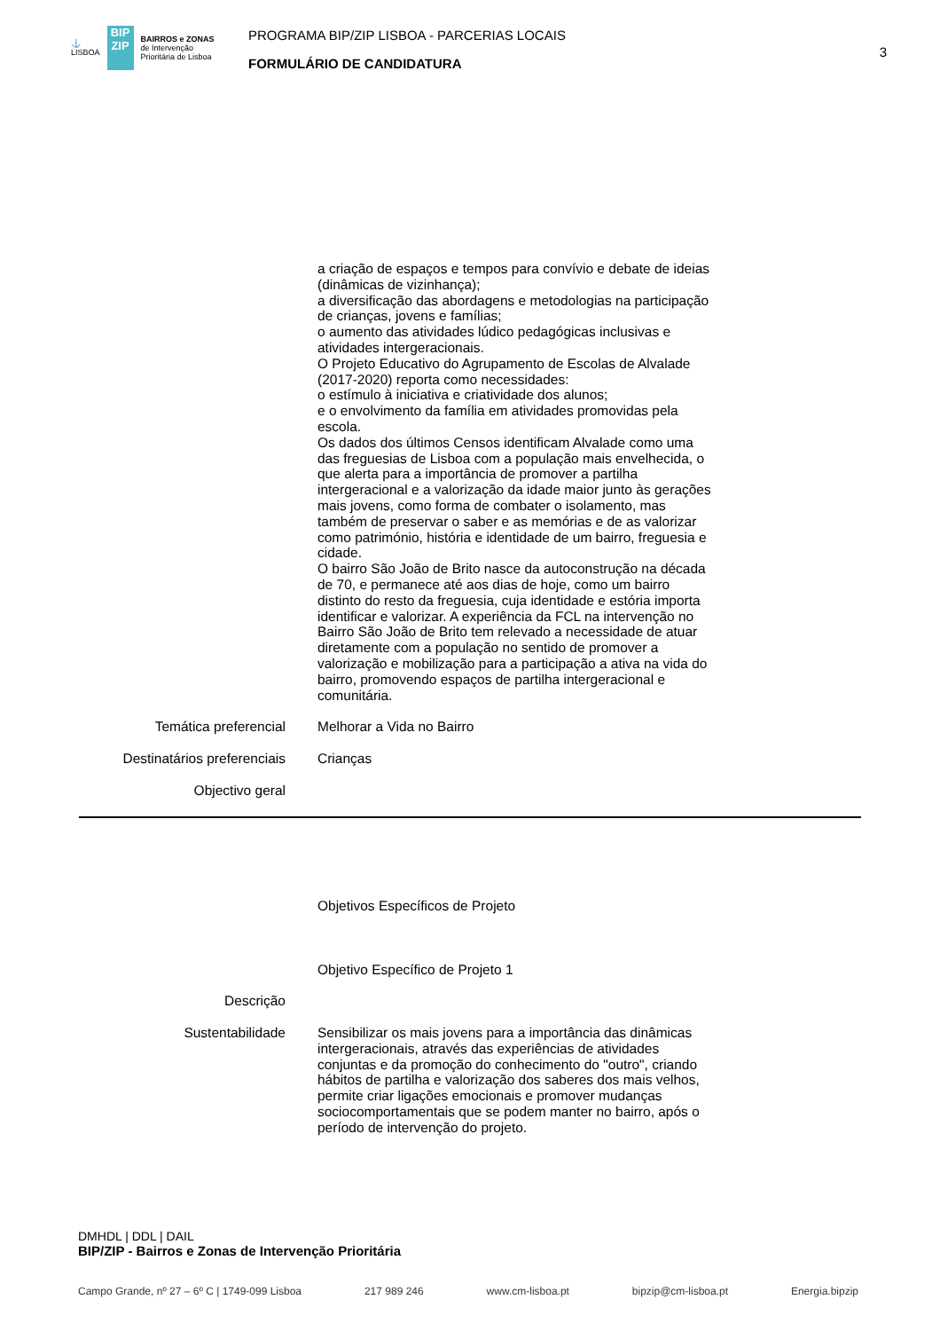⚓
LISBOA
BIP
ZIP
BAIRROS e ZONAS
de Intervenção
Prioritária de Lisboa
PROGRAMA BIP/ZIP LISBOA - PARCERIAS LOCAIS
FORMULÁRIO DE CANDIDATURA
3
a criação de espaços e tempos para convívio e debate de ideias (dinâmicas de vizinhança);
a diversificação das abordagens e metodologias na participação de crianças, jovens e famílias;
o aumento das atividades lúdico pedagógicas inclusivas e atividades intergeracionais.
O Projeto Educativo do Agrupamento de Escolas de Alvalade (2017-2020) reporta como necessidades:
o estímulo à iniciativa e criatividade dos alunos;
e o envolvimento da família em atividades promovidas pela escola.
Os dados dos últimos Censos identificam Alvalade como uma das freguesias de Lisboa com a população mais envelhecida, o que alerta para a importância de promover a partilha intergeracional e a valorização da idade maior junto às gerações mais jovens, como forma de combater o isolamento, mas também de preservar o saber e as memórias e de as valorizar como património, história e identidade de um bairro, freguesia e cidade.
O bairro São João de Brito nasce da autoconstrução na década de 70, e permanece até aos dias de hoje, como um bairro distinto do resto da freguesia, cuja identidade e estória importa identificar e valorizar. A experiência da FCL na intervenção no Bairro São João de Brito tem relevado a necessidade de atuar diretamente com a população no sentido de promover a valorização e mobilização para a participação a ativa na vida do bairro, promovendo espaços de partilha intergeracional e comunitária.
Temática preferencial Melhorar a Vida no Bairro
Destinatários preferenciais Crianças
Objectivo geral
Objetivos Específicos de Projeto
Objetivo Específico de Projeto 1
Descrição
Sustentabilidade Sensibilizar os mais jovens para a importância das dinâmicas intergeracionais, através das experiências de atividades conjuntas e da promoção do conhecimento do "outro", criando hábitos de partilha e valorização dos saberes dos mais velhos, permite criar ligações emocionais e promover mudanças sociocomportamentais que se podem manter no bairro, após o período de intervenção do projeto.
DMHDL | DDL | DAIL
BIP/ZIP - Bairros e Zonas de Intervenção Prioritária
Campo Grande, nº 27 – 6º C | 1749-099 Lisboa 217 989 246 www.cm-lisboa.pt bipzip@cm-lisboa.pt Energia.bipzip